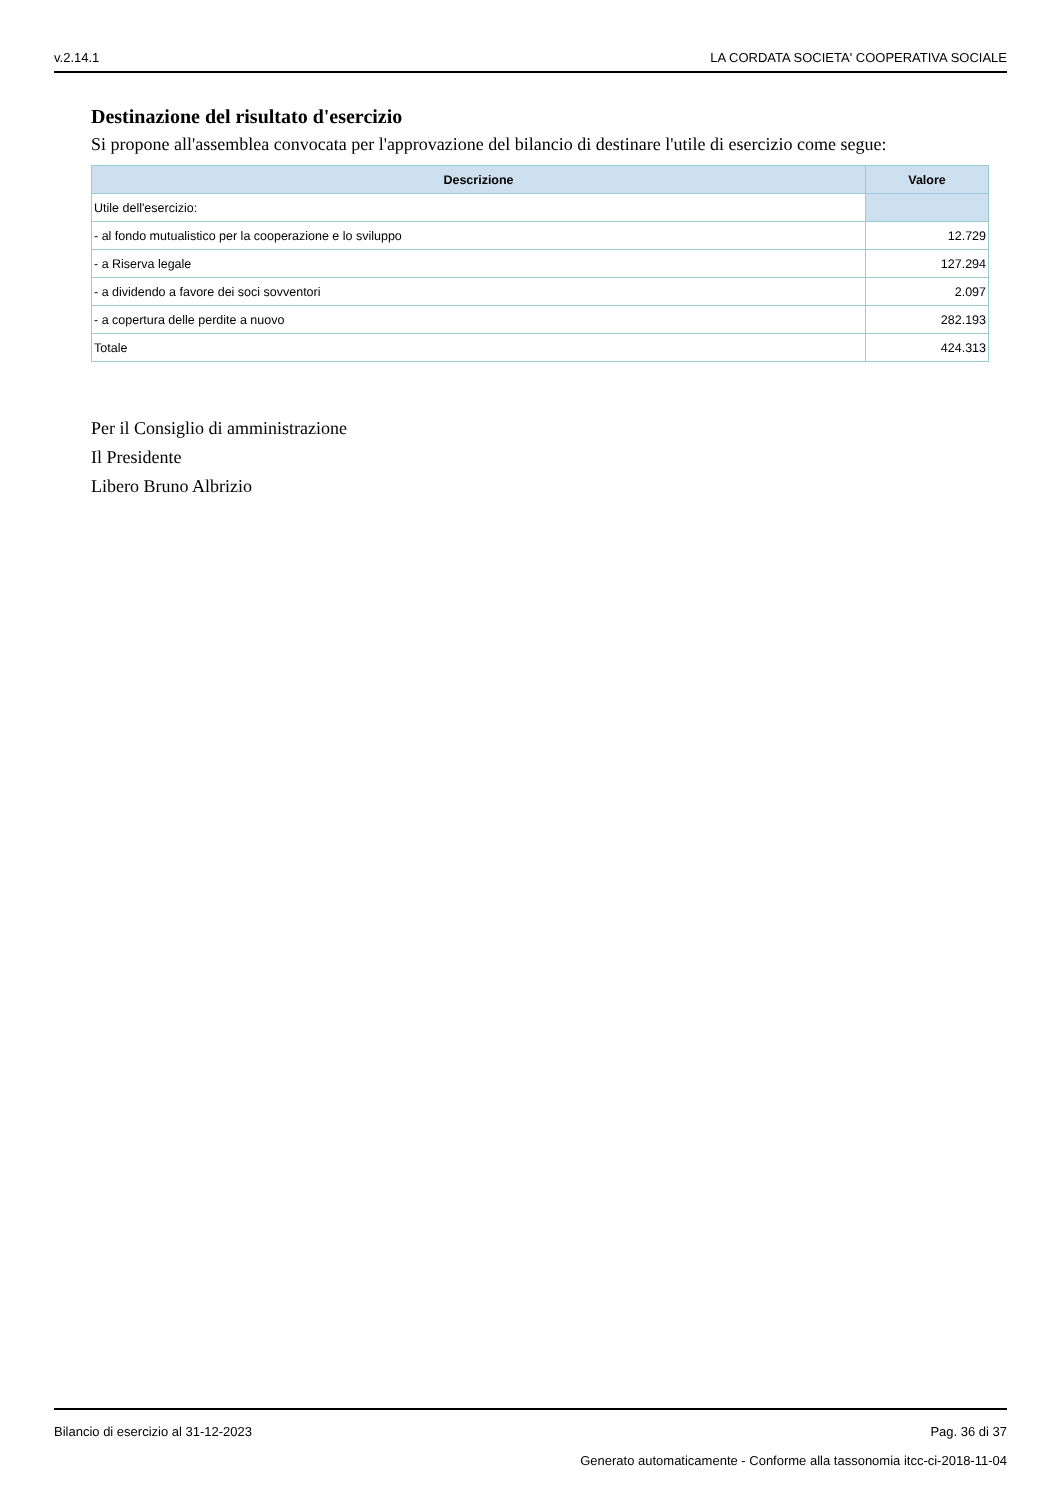v.2.14.1 LA CORDATA SOCIETA' COOPERATIVA SOCIALE
Destinazione del risultato d'esercizio
Si propone all'assemblea convocata per l'approvazione del bilancio di destinare l'utile di esercizio come segue:
| Descrizione | Valore |
| --- | --- |
| Utile dell'esercizio: | |
| - al fondo mutualistico per la cooperazione e lo sviluppo | 12.729 |
| - a Riserva legale | 127.294 |
| - a dividendo a favore dei soci sovventori | 2.097 |
| - a copertura delle perdite a nuovo | 282.193 |
| Totale | 424.313 |
Per il Consiglio di amministrazione
Il Presidente
Libero Bruno Albrizio
Bilancio di esercizio al 31-12-2023 Pag. 36 di 37
Generato automaticamente - Conforme alla tassonomia itcc-ci-2018-11-04